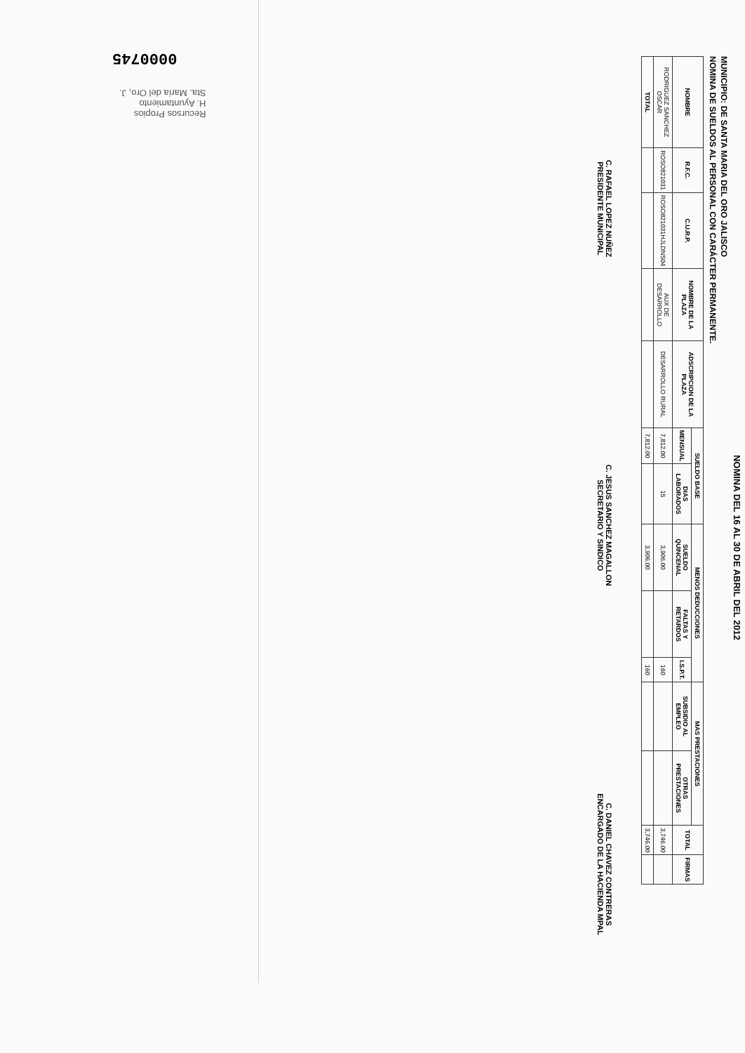0000745
Recursos Propios
H. Ayuntamiento
Sta. María del Oro, J.
NOMINA DEL 16 AL 30 DE ABRIL DEL 2012
MUNICIPIO: DE SANTA MARIA DEL ORO JALISCO
NOMINA DE SUELDOS AL PERSONAL CON CARÁCTER PERMANENTE.
| NOMBRE | R.F.C. | C.U.R.P. | NOMBRE DE LA PLAZA | ADSCRIPCION DE LA PLAZA | SUELDO BASE | | MENOS DEDUCCIONES | | | MAS PRESTACIONES | | TOTAL | FIRMAS |
| --- | --- | --- | --- | --- | --- | --- | --- | --- | --- | --- | --- | --- | --- |
| | | | | | MENSUAL | DIAS LABORADOS | SUELDO QUINCENAL | FALTAS Y RETARDOS | I.S.P.T. | SUBSIDIO AL EMPLEO | OTRAS PRESTACIONES | | |
| RODRIGUEZ SANCHEZ OSCAR | ROSO821031 | ROSO821031HJLDNS04 | AUX DE DESARROLLO | DESARROLLO RURAL | 7,812.00 | 15 | 3,906.00 | | 160 | | | 3,746.00 | |
| TOTAL | | | | | 7,812.00 | | 3,906.00 | | 160 | | | 3,746.00 | |
C. RAFAEL LOPEZ NUÑEZ
PRESIDENTE MUNICIPAL
C. JESUS SANCHEZ MAGALLON
SECRETARIO Y SINDICO
C. DANIEL CHAVEZ CONTRERAS
ENCARGADO DE LA HACIENDA MPAL